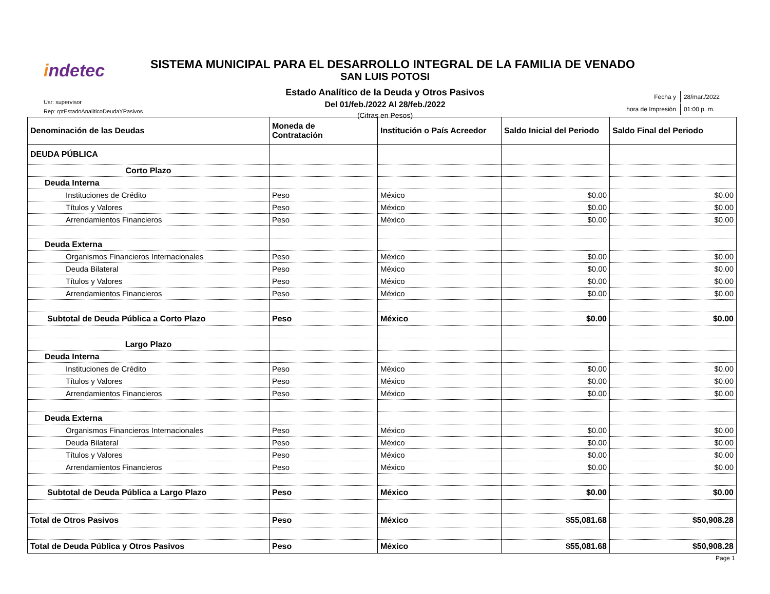indetec
SISTEMA MUNICIPAL PARA EL DESARROLLO INTEGRAL DE LA FAMILIA DE VENADO
SAN LUIS POTOSI
Estado Analítico de la Deuda y Otros Pasivos
Del 01/feb./2022 Al 28/feb./2022
(Cifras en Pesos)
Usr: supervisor
Rep: rptEstadoAnaliticoDeudaYPasivos
| Fecha y | 28/mar./2022 |
| hora de Impresión | 01:00 p. m. |
| Denominación de las Deudas | Moneda de Contratación | Institución o País Acreedor | Saldo Inicial del Periodo | Saldo Final del Periodo |
| --- | --- | --- | --- | --- |
| DEUDA PÚBLICA | | | | |
| Corto Plazo | | | | |
| Deuda Interna | | | | |
| Instituciones de Crédito | Peso | México | $0.00 | $0.00 |
| Títulos y Valores | Peso | México | $0.00 | $0.00 |
| Arrendamientos Financieros | Peso | México | $0.00 | $0.00 |
| Deuda Externa | | | | |
| Organismos Financieros Internacionales | Peso | México | $0.00 | $0.00 |
| Deuda Bilateral | Peso | México | $0.00 | $0.00 |
| Títulos y Valores | Peso | México | $0.00 | $0.00 |
| Arrendamientos Financieros | Peso | México | $0.00 | $0.00 |
| Subtotal de Deuda Pública a Corto Plazo | Peso | México | $0.00 | $0.00 |
| Largo Plazo | | | | |
| Deuda Interna | | | | |
| Instituciones de Crédito | Peso | México | $0.00 | $0.00 |
| Títulos y Valores | Peso | México | $0.00 | $0.00 |
| Arrendamientos Financieros | Peso | México | $0.00 | $0.00 |
| Deuda Externa | | | | |
| Organismos Financieros Internacionales | Peso | México | $0.00 | $0.00 |
| Deuda Bilateral | Peso | México | $0.00 | $0.00 |
| Títulos y Valores | Peso | México | $0.00 | $0.00 |
| Arrendamientos Financieros | Peso | México | $0.00 | $0.00 |
| Subtotal de Deuda Pública a Largo Plazo | Peso | México | $0.00 | $0.00 |
| Total de Otros Pasivos | Peso | México | $55,081.68 | $50,908.28 |
| Total de Deuda Pública y Otros Pasivos | Peso | México | $55,081.68 | $50,908.28 |
Page 1